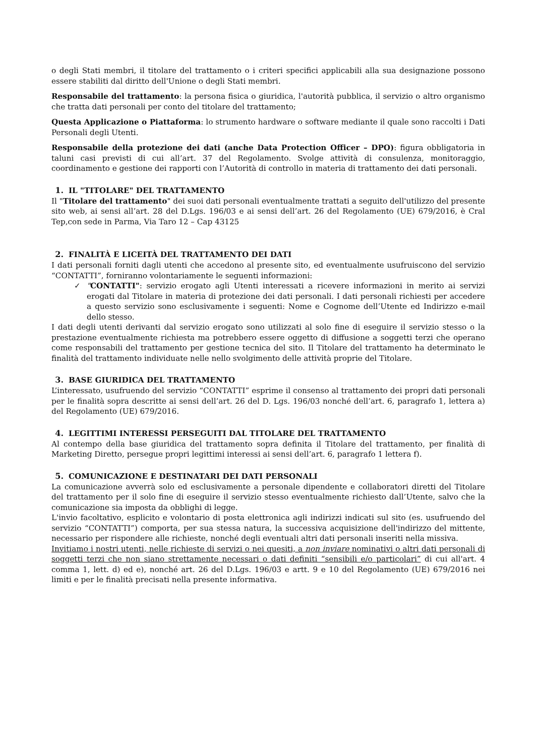o degli Stati membri, il titolare del trattamento o i criteri specifici applicabili alla sua designazione possono essere stabiliti dal diritto dell'Unione o degli Stati membri.
Responsabile del trattamento: la persona fisica o giuridica, l'autorità pubblica, il servizio o altro organismo che tratta dati personali per conto del titolare del trattamento;
Questa Applicazione o Piattaforma: lo strumento hardware o software mediante il quale sono raccolti i Dati Personali degli Utenti.
Responsabile della protezione dei dati (anche Data Protection Officer – DPO): figura obbligatoria in taluni casi previsti di cui all’art. 37 del Regolamento. Svolge attività di consulenza, monitoraggio, coordinamento e gestione dei rapporti con l’Autorità di controllo in materia di trattamento dei dati personali.
1. IL "TITOLARE" DEL TRATTAMENTO
Il "Titolare del trattamento" dei suoi dati personali eventualmente trattati a seguito dell'utilizzo del presente sito web, ai sensi all’art. 28 del D.Lgs. 196/03 e ai sensi dell’art. 26 del Regolamento (UE) 679/2016, è Cral Tep,con sede in Parma, Via Taro 12 – Cap 43125
2. FINALITÀ E LICEITÀ DEL TRATTAMENTO DEI DATI
I dati personali forniti dagli utenti che accedono al presente sito, ed eventualmente usufruiscono del servizio “CONTATTI”, forniranno volontariamente le seguenti informazioni:
✓ "CONTATTI": servizio erogato agli Utenti interessati a ricevere informazioni in merito ai servizi erogati dal Titolare in materia di protezione dei dati personali. I dati personali richiesti per accedere a questo servizio sono esclusivamente i seguenti: Nome e Cognome dell’Utente ed Indirizzo e-mail dello stesso.
I dati degli utenti derivanti dal servizio erogato sono utilizzati al solo fine di eseguire il servizio stesso o la prestazione eventualmente richiesta ma potrebbero essere oggetto di diffusione a soggetti terzi che operano come responsabili del trattamento per gestione tecnica del sito. Il Titolare del trattamento ha determinato le finalità del trattamento individuate nelle nello svolgimento delle attività proprie del Titolare.
3. BASE GIURIDICA DEL TRATTAMENTO
L’interessato, usufruendo del servizio “CONTATTI” esprime il consenso al trattamento dei propri dati personali per le finalità sopra descritte ai sensi dell’art. 26 del D. Lgs. 196/03 nonché dell’art. 6, paragrafo 1, lettera a) del Regolamento (UE) 679/2016.
4. LEGITTIMI INTERESSI PERSEGUITI DAL TITOLARE DEL TRATTAMENTO
Al contempo della base giuridica del trattamento sopra definita il Titolare del trattamento, per finalità di Marketing Diretto, persegue propri legittimi interessi ai sensi dell’art. 6, paragrafo 1 lettera f).
5. COMUNICAZIONE E DESTINATARI DEI DATI PERSONALI
La comunicazione avverrà solo ed esclusivamente a personale dipendente e collaboratori diretti del Titolare del trattamento per il solo fine di eseguire il servizio stesso eventualmente richiesto dall’Utente, salvo che la comunicazione sia imposta da obblighi di legge.
L'invio facoltativo, esplicito e volontario di posta elettronica agli indirizzi indicati sul sito (es. usufruendo del servizio “CONTATTI”) comporta, per sua stessa natura, la successiva acquisizione dell'indirizzo del mittente, necessario per rispondere alle richieste, nonché degli eventuali altri dati personali inseriti nella missiva.
Invitiamo i nostri utenti, nelle richieste di servizi o nei quesiti, a non inviare nominativi o altri dati personali di soggetti terzi che non siano strettamente necessari o dati definiti “sensibili e/o particolari” di cui all'art. 4 comma 1, lett. d) ed e), nonché art. 26 del D.Lgs. 196/03 e artt. 9 e 10 del Regolamento (UE) 679/2016 nei limiti e per le finalità precisati nella presente informativa.